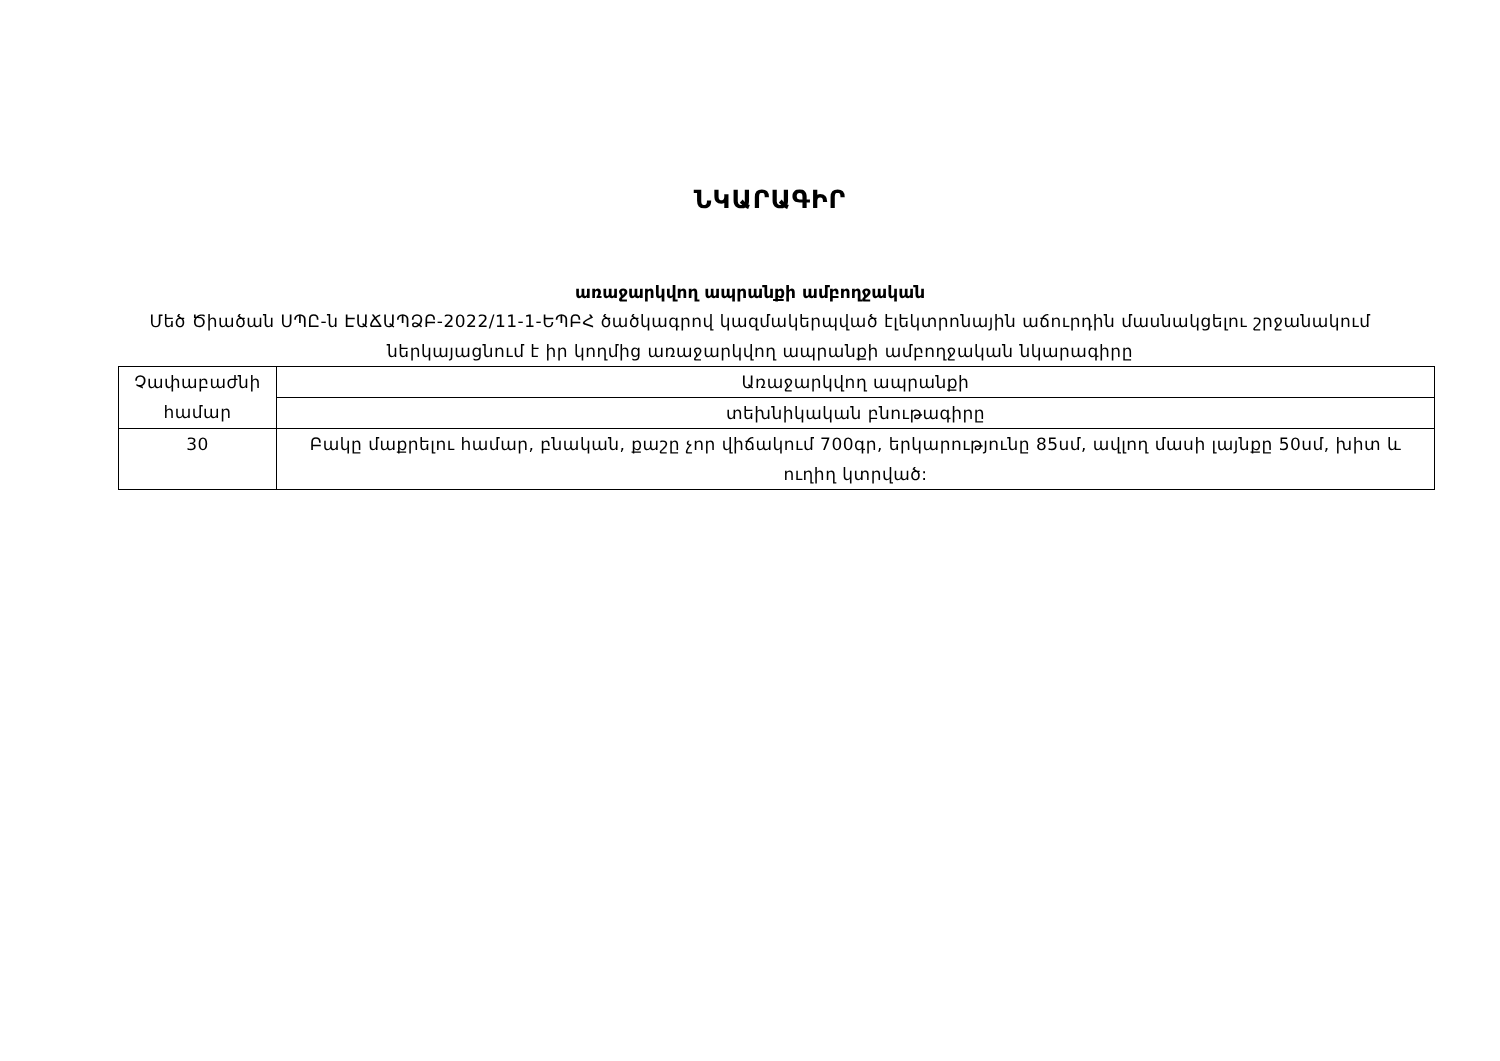ՆԿԱՐԱԳԻՐ
առաջարկվող ապրանքի ամբողջական
Մեծ Ծիածան ՍՊԸ-ն ԷԱՃԱՊՁԲ-2022/11-1-ԵՊԲՀ ծածկագրով կազմակերպված էլեկտրոնային աճուրդին մասնակցելու շրջանակում ներկայացնում է իր կողմից առաջարկվող ապրանքի ամբողջական նկարագիրը
| Չափաբաժնի համար | Առաջարկվող ապրանքի |
| --- | --- |
| | տեխնիկական բնութագիրը |
| 30 | Բակը մաքրելու համար, բնական, քաշը չոր վիճակում 700գր, երկարությունը 85սմ, ավլող մասի լայնքը 50սմ, խիտ և ուղիղ կտրված: |